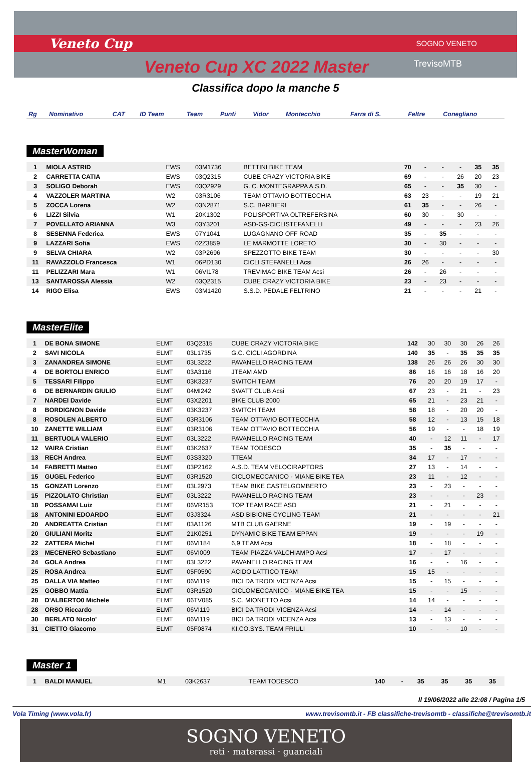Veneto Cup SOGNO VENETO
TrevisoMTB Veneto Cup XC 2022 Master
Classifica dopo la manche 5
| Rg | Nominativo | CAT | ID Team | Team | Punti | Vidor | Montecchio | Farra di S. | Feltre | Conegliano |
| --- | --- | --- | --- | --- | --- | --- | --- | --- | --- | --- |
MasterWoman
| 1 | MIOLA ASTRID | EWS | 03M1736 | BETTINI BIKE TEAM | 70 | - | - | - | 35 | 35 |
| 2 | CARRETTA CATIA | EWS | 03Q2315 | CUBE CRAZY VICTORIA BIKE | 69 | - | - | 26 | 20 | 23 |
| 3 | SOLIGO Deborah | EWS | 03Q2929 | G. C. MONTEGRAPPA A.S.D. | 65 | - | - | 35 | 30 | - |
| 4 | VAZZOLER MARTINA | W2 | 03R3106 | TEAM OTTAVIO BOTTECCHIA | 63 | 23 | - | - | 19 | 21 |
| 5 | ZOCCA Lorena | W2 | 03N2871 | S.C. BARBIERI | 61 | 35 | - | - | 26 | - |
| 6 | LIZZI Silvia | W1 | 20K1302 | POLISPORTIVA OLTREFERSINA | 60 | 30 | - | 30 | - | - |
| 7 | POVELLATO ARIANNA | W3 | 03Y3201 | ASD-GS-CICLISTEFANELLI | 49 | - | - | - | 23 | 26 |
| 8 | SESENNA Federica | EWS | 07Y1041 | LUGAGNANO OFF ROAD | 35 | - | 35 | - | - | - |
| 9 | LAZZARI Sofia | EWS | 02Z3859 | LE MARMOTTE LORETO | 30 | - | 30 | - | - | - |
| 9 | SELVA CHIARA | W2 | 03P2696 | SPEZZOTTO BIKE TEAM | 30 | - | - | - | - | 30 |
| 11 | RAVAZZOLO Francesca | W1 | 06PD130 | CICLI STEFANELLI Acsi | 26 | 26 | - | - | - | - |
| 11 | PELIZZARI Mara | W1 | 06VI178 | TREVIMAC BIKE TEAM Acsi | 26 | - | 26 | - | - | - |
| 13 | SANTAROSSA Alessia | W2 | 03Q2315 | CUBE CRAZY VICTORIA BIKE | 23 | - | 23 | - | - | - |
| 14 | RIGO Elisa | EWS | 03M1420 | S.S.D. PEDALE FELTRINO | 21 | - | - | - | 21 | - |
MasterElite
| 1 | DE BONA SIMONE | ELMT | 03Q2315 | CUBE CRAZY VICTORIA BIKE | 142 | 30 | 30 | 30 | 26 | 26 |
| 2 | SAVI NICOLA | ELMT | 03L1735 | G.C. CICLI AGORDINA | 140 | 35 | - | 35 | 35 | 35 |
| 3 | ZANANDREA SIMONE | ELMT | 03L3222 | PAVANELLO RACING TEAM | 138 | 26 | 26 | 26 | 30 | 30 |
| 4 | DE BORTOLI ENRICO | ELMT | 03A3116 | JTEAM AMD | 86 | 16 | 16 | 18 | 16 | 20 |
| 5 | TESSARI Filippo | ELMT | 03K3237 | SWITCH TEAM | 76 | 20 | 20 | 19 | 17 | - |
| 6 | DE BERNARDIN GIULIO | ELMT | 04MI242 | SWATT CLUB Acsi | 67 | 23 | - | 21 | - | 23 |
| 7 | NARDEI Davide | ELMT | 03X2201 | BIKE CLUB 2000 | 65 | 21 | - | 23 | 21 | - |
| 8 | BORDIGNON Davide | ELMT | 03K3237 | SWITCH TEAM | 58 | 18 | - | 20 | 20 | - |
| 8 | ROSOLEN ALBERTO | ELMT | 03R3106 | TEAM OTTAVIO BOTTECCHIA | 58 | 12 | - | 13 | 15 | 18 |
| 10 | ZANETTE WILLIAM | ELMT | 03R3106 | TEAM OTTAVIO BOTTECCHIA | 56 | 19 | - | - | 18 | 19 |
| 11 | BERTUOLA VALERIO | ELMT | 03L3222 | PAVANELLO RACING TEAM | 40 | - | 12 | 11 | - | 17 |
| 12 | VAIRA Cristian | ELMT | 03K2637 | TEAM TODESCO | 35 | - | 35 | - | - | - |
| 13 | RECH Andrea | ELMT | 03S3320 | TTEAM | 34 | 17 | - | 17 | - | - |
| 14 | FABRETTI Matteo | ELMT | 03P2162 | A.S.D. TEAM VELOCIRAPTORS | 27 | 13 | - | 14 | - | - |
| 15 | GUGEL Federico | ELMT | 03R1520 | CICLOMECCANICO - MIANE BIKE TEA | 23 | 11 | - | 12 | - | - |
| 15 | GONZATI Lorenzo | ELMT | 03L2973 | TEAM BIKE CASTELGOMBERTO | 23 | - | 23 | - | - | - |
| 15 | PIZZOLATO Christian | ELMT | 03L3222 | PAVANELLO RACING TEAM | 23 | - | - | - | 23 | - |
| 18 | POSSAMAI Luiz | ELMT | 06VR153 | TOP TEAM RACE ASD | 21 | - | 21 | - | - | - |
| 18 | ANTONINI EDOARDO | ELMT | 03J3324 | ASD BIBIONE CYCLING TEAM | 21 | - | - | - | - | 21 |
| 20 | ANDREATTA Cristian | ELMT | 03A1126 | MTB CLUB GAERNE | 19 | - | 19 | - | - | - |
| 20 | GIULIANI Moritz | ELMT | 21K0251 | DYNAMIC BIKE TEAM EPPAN | 19 | - | - | - | 19 | - |
| 22 | ZATTERA Michel | ELMT | 06VI184 | 6,9 TEAM Acsi | 18 | - | 18 | - | - | - |
| 23 | MECENERO Sebastiano | ELMT | 06VI009 | TEAM PIAZZA VALCHIAMPO Acsi | 17 | - | 17 | - | - | - |
| 24 | GOLA Andrea | ELMT | 03L3222 | PAVANELLO RACING TEAM | 16 | - | - | 16 | - | - |
| 25 | ROSA Andrea | ELMT | 05F0590 | ACIDO LATTICO TEAM | 15 | 15 | - | - | - | - |
| 25 | DALLA VIA Matteo | ELMT | 06VI119 | BICI DA TRODI VICENZA Acsi | 15 | - | 15 | - | - | - |
| 25 | GOBBO Mattia | ELMT | 03R1520 | CICLOMECCANICO - MIANE BIKE TEA | 15 | - | - | 15 | - | - |
| 28 | D'ALBERTO0 Michele | ELMT | 06TV085 | S.C. MIONETTO Acsi | 14 | 14 | - | - | - | - |
| 28 | ORSO Riccardo | ELMT | 06VI119 | BICI DA TRODI VICENZA Acsi | 14 | - | 14 | - | - | - |
| 30 | BERLATO Nicolo' | ELMT | 06VI119 | BICI DA TRODI VICENZA Acsi | 13 | - | 13 | - | - | - |
| 31 | CIETTO Giacomo | ELMT | 05F0874 | KI.CO.SYS. TEAM FRIULI | 10 | - | - | 10 | - | - |
Master 1
| 1 | BALDI MANUEL | M1 | 03K2637 | TEAM TODESCO | 140 | - | 35 | 35 | 35 | 35 |
Il 19/06/2022 alle 22:08 / Pagina 1/5
Vola Timing (www.vola.fr) www.trevisomtb.it - FB classifiche-trevisomtb - classifiche@trevisomtb.it
SOGNO VENETO
reti · materassi · guanciali